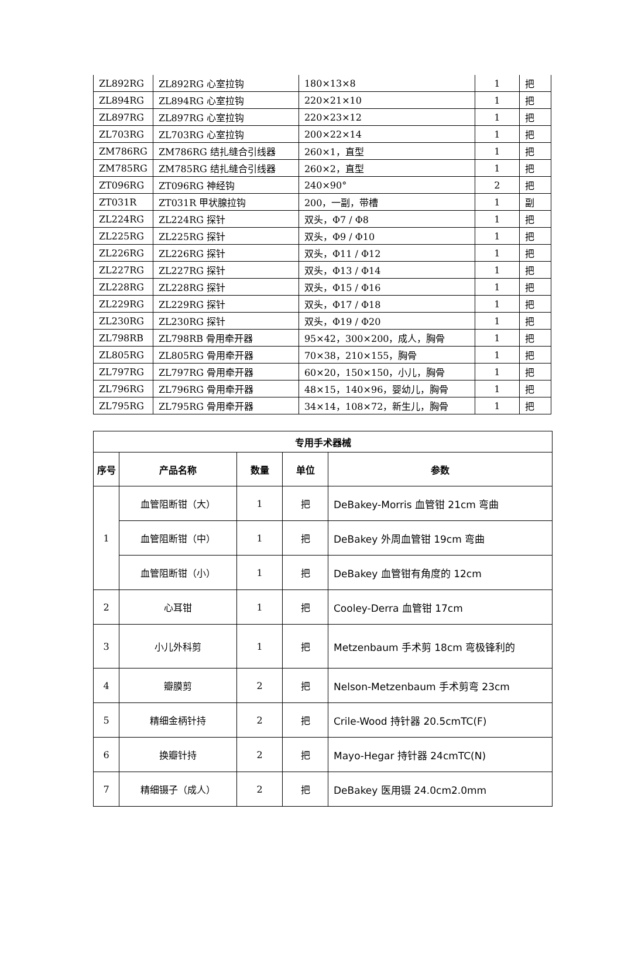| ZL892RG | ZL892RG 心室拉钩 | 180×13×8 | 1 | 把 |
| ZL894RG | ZL894RG 心室拉钩 | 220×21×10 | 1 | 把 |
| ZL897RG | ZL897RG 心室拉钩 | 220×23×12 | 1 | 把 |
| ZL703RG | ZL703RG 心室拉钩 | 200×22×14 | 1 | 把 |
| ZM786RG | ZM786RG 结扎缝合引线器 | 260×1，直型 | 1 | 把 |
| ZM785RG | ZM785RG 结扎缝合引线器 | 260×2，直型 | 1 | 把 |
| ZT096RG | ZT096RG 神经钩 | 240×90° | 2 | 把 |
| ZT031R | ZT031R 甲状腺拉钩 | 200，一副，带槽 | 1 | 副 |
| ZL224RG | ZL224RG 探针 | 双头，Φ7 / Φ8 | 1 | 把 |
| ZL225RG | ZL225RG 探针 | 双头，Φ9 / Φ10 | 1 | 把 |
| ZL226RG | ZL226RG 探针 | 双头，Φ11 / Φ12 | 1 | 把 |
| ZL227RG | ZL227RG 探针 | 双头，Φ13 / Φ14 | 1 | 把 |
| ZL228RG | ZL228RG 探针 | 双头，Φ15 / Φ16 | 1 | 把 |
| ZL229RG | ZL229RG 探针 | 双头，Φ17 / Φ18 | 1 | 把 |
| ZL230RG | ZL230RG 探针 | 双头，Φ19 / Φ20 | 1 | 把 |
| ZL798RB | ZL798RB 骨用牵开器 | 95×42，300×200，成人，胸骨 | 1 | 把 |
| ZL805RG | ZL805RG 骨用牵开器 | 70×38，210×155，胸骨 | 1 | 把 |
| ZL797RG | ZL797RG 骨用牵开器 | 60×20，150×150，小儿，胸骨 | 1 | 把 |
| ZL796RG | ZL796RG 骨用牵开器 | 48×15，140×96，婴幼儿，胸骨 | 1 | 把 |
| ZL795RG | ZL795RG 骨用牵开器 | 34×14，108×72，新生儿，胸骨 | 1 | 把 |
| 专用手术器械 | | | | |
| --- | --- | --- | --- | --- |
| 序号 | 产品名称 | 数量 | 单位 | 参数 |
| 1 | 血管阻断钳（大） | 1 | 把 | DeBakey-Morris 血管钳 21cm 弯曲 |
| | 血管阻断钳（中） | 1 | 把 | DeBakey 外周血管钳 19cm 弯曲 |
| | 血管阻断钳（小） | 1 | 把 | DeBakey 血管钳有角度的 12cm |
| 2 | 心耳钳 | 1 | 把 | Cooley-Derra 血管钳 17cm |
| 3 | 小儿外科剪 | 1 | 把 | Metzenbaum 手术剪 18cm 弯极锋利的 |
| 4 | 瓣膜剪 | 2 | 把 | Nelson-Metzenbaum 手术剪弯 23cm |
| 5 | 精细金柄针持 | 2 | 把 | Crile-Wood 持针器 20.5cmTC(F) |
| 6 | 换瓣针持 | 2 | 把 | Mayo-Hegar 持针器 24cmTC(N) |
| 7 | 精细镊子（成人） | 2 | 把 | DeBakey 医用镊 24.0cm2.0mm |